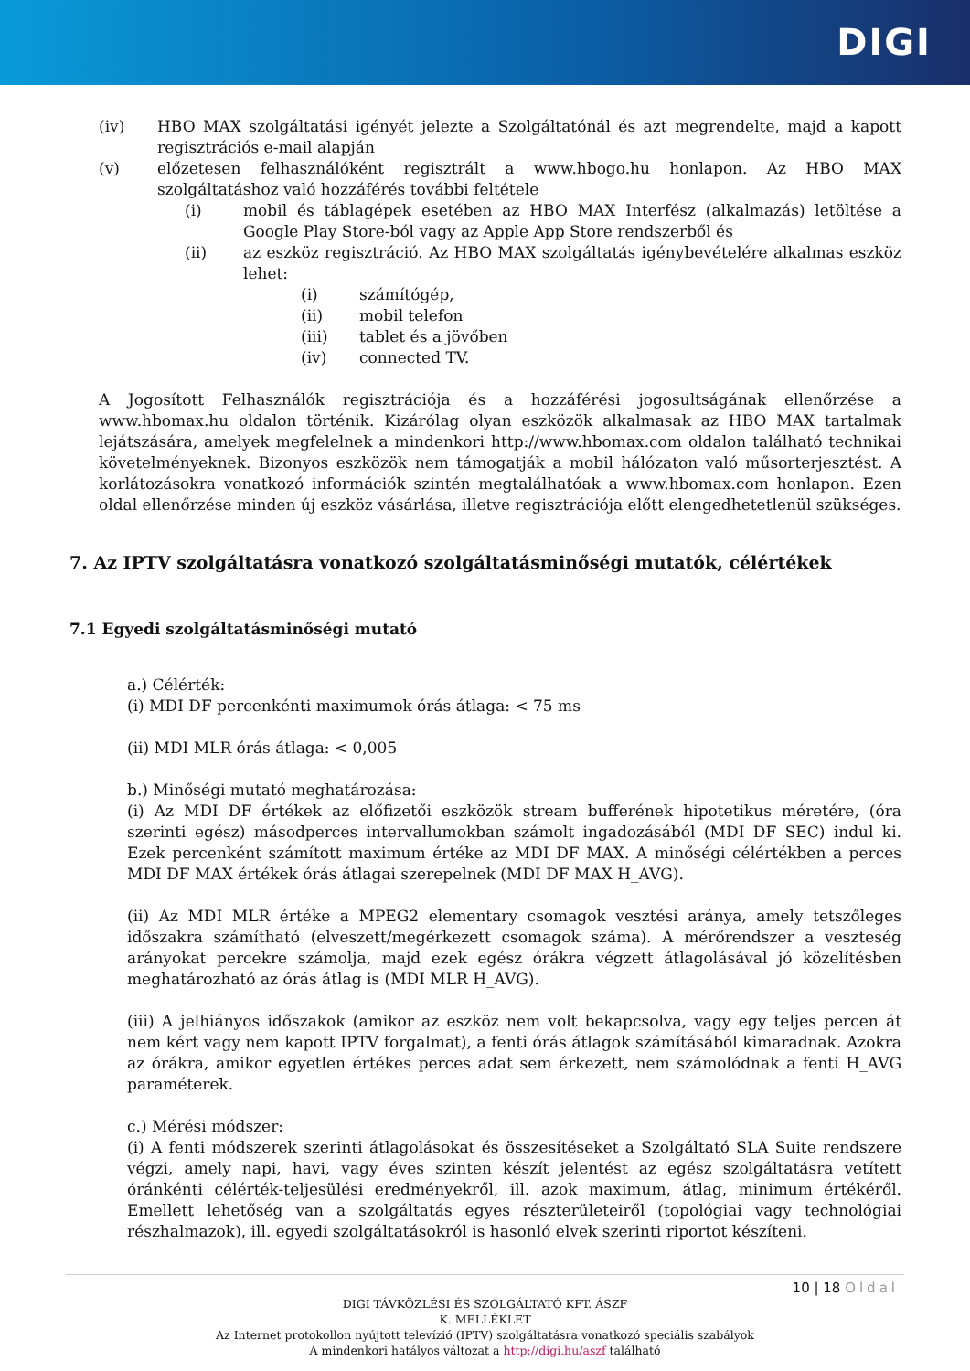DIGI
(iv) HBO MAX szolgáltatási igényét jelezte a Szolgáltatónál és azt megrendelte, majd a kapott regisztrációs e-mail alapján
(v) előzetesen felhasználóként regisztrált a www.hbogo.hu honlapon. Az HBO MAX szolgáltatáshoz való hozzáférés további feltétele
(i) mobil és táblagépek esetében az HBO MAX Interfész (alkalmazás) letöltése a Google Play Store-ból vagy az Apple App Store rendszerből és
(ii) az eszköz regisztráció. Az HBO MAX szolgáltatás igénybevételére alkalmas eszköz lehet:
(i) számítógép,
(ii) mobil telefon
(iii) tablet és a jövőben
(iv) connected TV.
A Jogosított Felhasználók regisztrációja és a hozzáférési jogosultságának ellenőrzése a www.hbomax.hu oldalon történik. Kizárólag olyan eszközök alkalmasak az HBO MAX tartalmak lejátszására, amelyek megfelelnek a mindenkori http://www.hbomax.com oldalon található technikai követelményeknek. Bizonyos eszközök nem támogatják a mobil hálózaton való műsorterjesztést. A korlátozásokra vonatkozó információk szintén megtalálhatóak a www.hbomax.com honlapon. Ezen oldal ellenőrzése minden új eszköz vásárlása, illetve regisztrációja előtt elengedhetetlenül szükséges.
7. Az IPTV szolgáltatásra vonatkozó szolgáltatásminőségi mutatók, célértékek
7.1 Egyedi szolgáltatásminőségi mutató
a.) Célérték:
(i) MDI DF percenkénti maximumok órás átlaga: < 75 ms
(ii) MDI MLR órás átlaga: < 0,005
b.) Minőségi mutató meghatározása:
(i) Az MDI DF értékek az előfizetői eszközök stream bufferének hipotetikus méretére, (óra szerinti egész) másodperces intervallumokban számolt ingadozásából (MDI DF SEC) indul ki. Ezek percenként számított maximum értéke az MDI DF MAX. A minőségi célértékben a perces MDI DF MAX értékek órás átlagai szerepelnek (MDI DF MAX H_AVG).
(ii) Az MDI MLR értéke a MPEG2 elementary csomagok vesztési aránya, amely tetszőleges időszakra számítható (elveszett/megérkezett csomagok száma). A mérőrendszer a veszteség arányokat percekre számolja, majd ezek egész órákra végzett átlagolásával jó közelítésben meghatározható az órás átlag is (MDI MLR H_AVG).
(iii) A jelhiányos időszakok (amikor az eszköz nem volt bekapcsolva, vagy egy teljes percen át nem kért vagy nem kapott IPTV forgalmat), a fenti órás átlagok számításából kimaradnak. Azokra az órákra, amikor egyetlen értékes perces adat sem érkezett, nem számolódnak a fenti H_AVG paraméterek.
c.) Mérési módszer:
(i) A fenti módszerek szerinti átlagolásokat és összesítéseket a Szolgáltató SLA Suite rendszere végzi, amely napi, havi, vagy éves szinten készít jelentést az egész szolgáltatásra vetített óránkénti célérték-teljesülési eredményekről, ill. azok maximum, átlag, minimum értékéről. Emellett lehetőség van a szolgáltatás egyes részterületeiről (topológiai vagy technológiai részhalmazok), ill. egyedi szolgáltatásokról is hasonló elvek szerinti riportot készíteni.
10 | 18 Oldal
DIGI TÁVKÖZLÉSI ÉS SZOLGÁLTATÓ KFT. ÁSZF
K. MELLÉKLET
Az Internet protokollon nyújtott televízió (IPTV) szolgáltatásra vonatkozó speciális szabályok
A mindenkori hatályos változat a http://digi.hu/aszf található